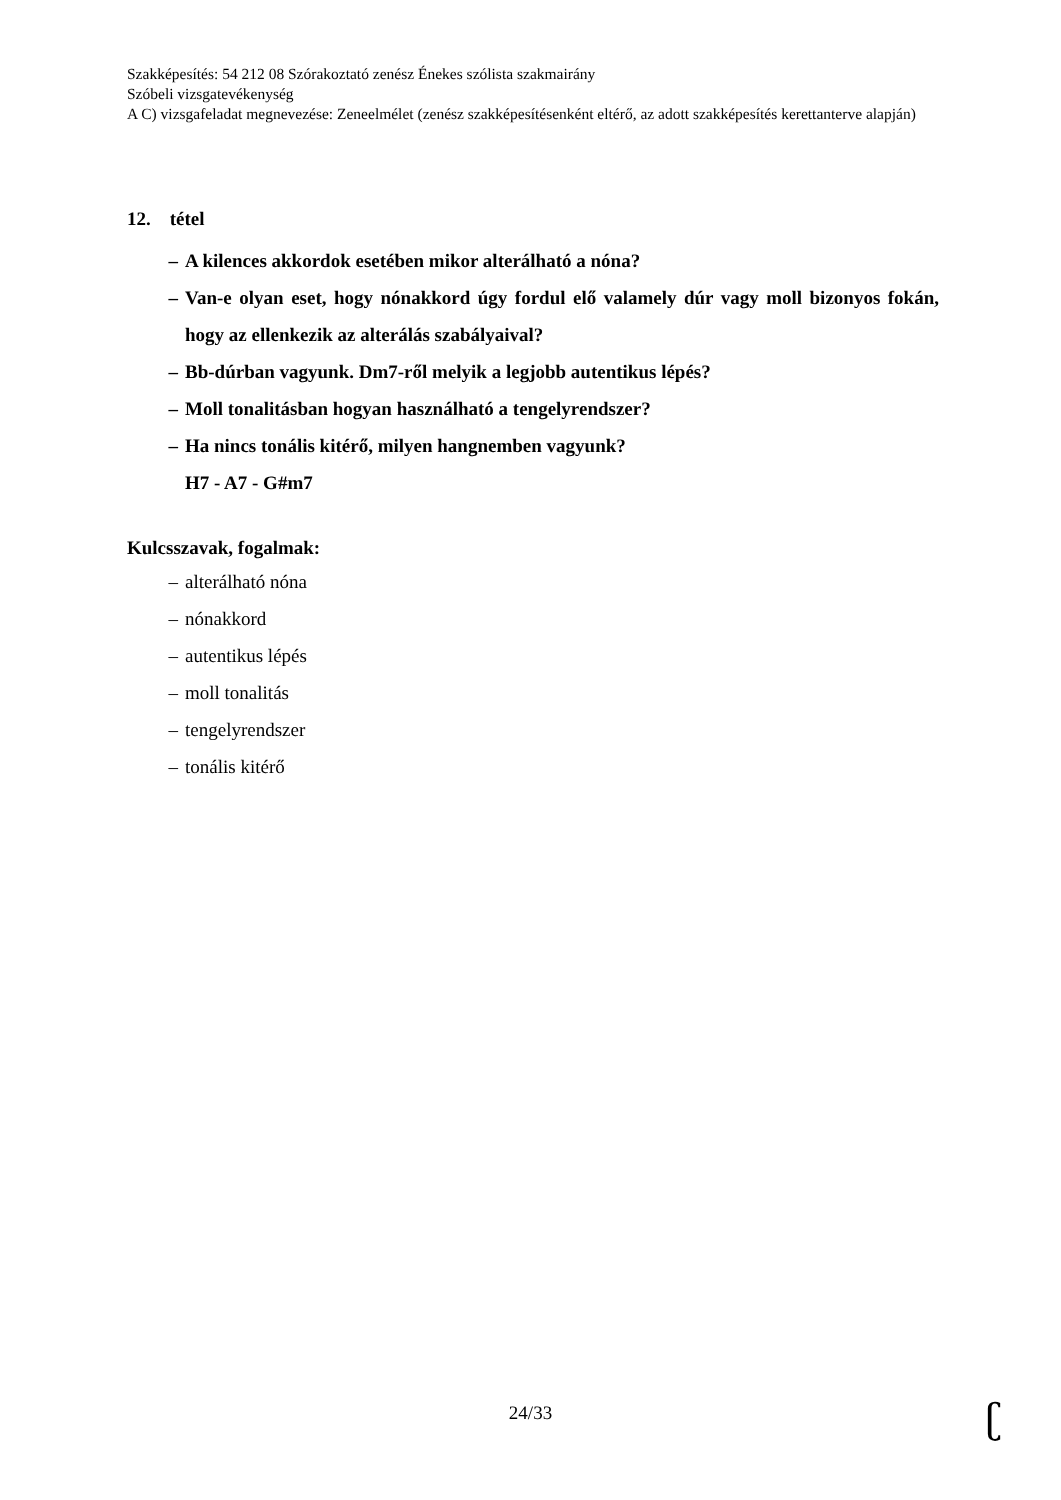Szakképesítés: 54 212 08 Szórakoztató zenész Énekes szólista szakmairány
Szóbeli vizsgatevékenység
A C) vizsgafeladat megnevezése: Zeneelmélet (zenész szakképesítésenként eltérő, az adott szakképesítés kerettanterve alapján)
12. tétel
– A kilences akkordok esetében mikor alterálható a nóna?
– Van-e olyan eset, hogy nónakkord úgy fordul elő valamely dúr vagy moll bizonyos fokán, hogy az ellenkezik az alterálás szabályaival?
– Bb-dúrban vagyunk. Dm7-ről melyik a legjobb autentikus lépés?
– Moll tonalitásban hogyan használható a tengelyrendszer?
– Ha nincs tonális kitérő, milyen hangnemben vagyunk?
H7 - A7 - G#m7
Kulcsszavak, fogalmak:
– alterálható nóna
– nónakkord
– autentikus lépés
– moll tonalitás
– tengelyrendszer
– tonális kitérő
24/33 ʗ